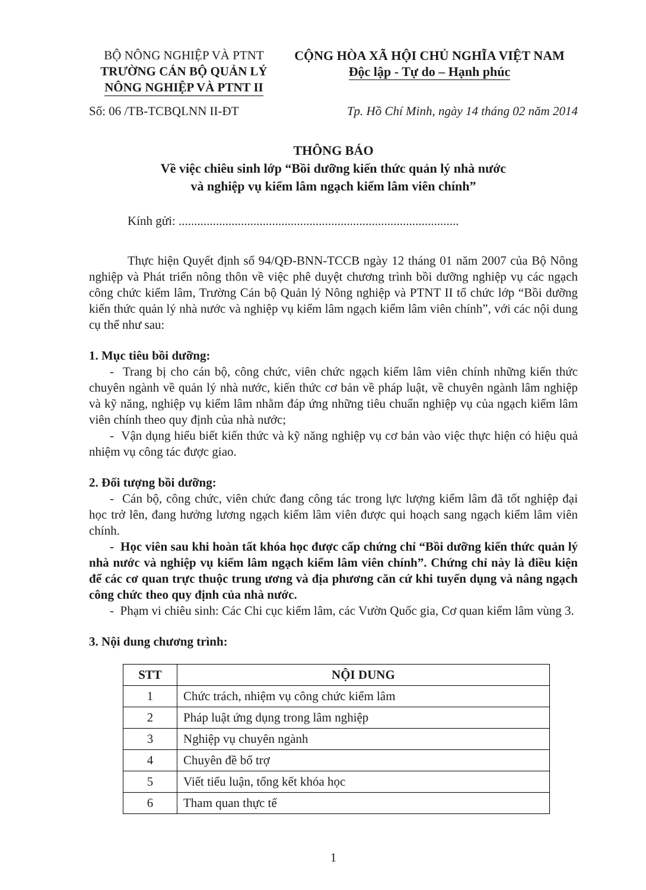BỘ NÔNG NGHIỆP VÀ PTNT
TRƯỜNG CÁN BỘ QUẢN LÝ
NÔNG NGHIỆP VÀ PTNT II
CỘNG HÒA XÃ HỘI CHỦ NGHĨA VIỆT NAM
Độc lập - Tự do – Hạnh phúc
Số: 06 /TB-TCBQLNN II-ĐT Tp. Hồ Chí Minh, ngày 14 tháng 02 năm 2014
THÔNG BÁO
Về việc chiêu sinh lớp “Bồi dưỡng kiến thức quản lý nhà nước
và nghiệp vụ kiểm lâm ngạch kiểm lâm viên chính”
Kính gửi: ..........................................................................................
Thực hiện Quyết định số 94/QĐ-BNN-TCCB ngày 12 tháng 01 năm 2007 của Bộ Nông nghiệp và Phát triển nông thôn về việc phê duyệt chương trình bồi dưỡng nghiệp vụ các ngạch công chức kiểm lâm, Trường Cán bộ Quản lý Nông nghiệp và PTNT II tổ chức lớp “Bồi dưỡng kiến thức quản lý nhà nước và nghiệp vụ kiểm lâm ngạch kiểm lâm viên chính”, với các nội dung cụ thể như sau:
1. Mục tiêu bồi dưỡng:
- Trang bị cho cán bộ, công chức, viên chức ngạch kiểm lâm viên chính những kiến thức chuyên ngành về quản lý nhà nước, kiến thức cơ bản về pháp luật, về chuyên ngành lâm nghiệp và kỹ năng, nghiệp vụ kiểm lâm nhằm đáp ứng những tiêu chuẩn nghiệp vụ của ngạch kiểm lâm viên chính theo quy định của nhà nước;
- Vận dụng hiểu biết kiến thức và kỹ năng nghiệp vụ cơ bản vào việc thực hiện có hiệu quả nhiệm vụ công tác được giao.
2. Đối tượng bồi dưỡng:
- Cán bộ, công chức, viên chức đang công tác trong lực lượng kiểm lâm đã tốt nghiệp đại học trở lên, đang hưởng lương ngạch kiểm lâm viên được qui hoạch sang ngạch kiểm lâm viên chính.
- Học viên sau khi hoàn tất khóa học được cấp chứng chỉ “Bồi dưỡng kiến thức quản lý nhà nước và nghiệp vụ kiểm lâm ngạch kiểm lâm viên chính”. Chứng chỉ này là điều kiện để các cơ quan trực thuộc trung ương và địa phương căn cứ khi tuyển dụng và nâng ngạch công chức theo quy định của nhà nước.
- Phạm vi chiêu sinh: Các Chi cục kiểm lâm, các Vườn Quốc gia, Cơ quan kiểm lâm vùng 3.
3. Nội dung chương trình:
| STT | NỘI DUNG |
| --- | --- |
| 1 | Chức trách, nhiệm vụ công chức kiểm lâm |
| 2 | Pháp luật ứng dụng trong lâm nghiệp |
| 3 | Nghiệp vụ chuyên ngành |
| 4 | Chuyên đề bổ trợ |
| 5 | Viết tiểu luận, tổng kết khóa học |
| 6 | Tham quan thực tế |
1